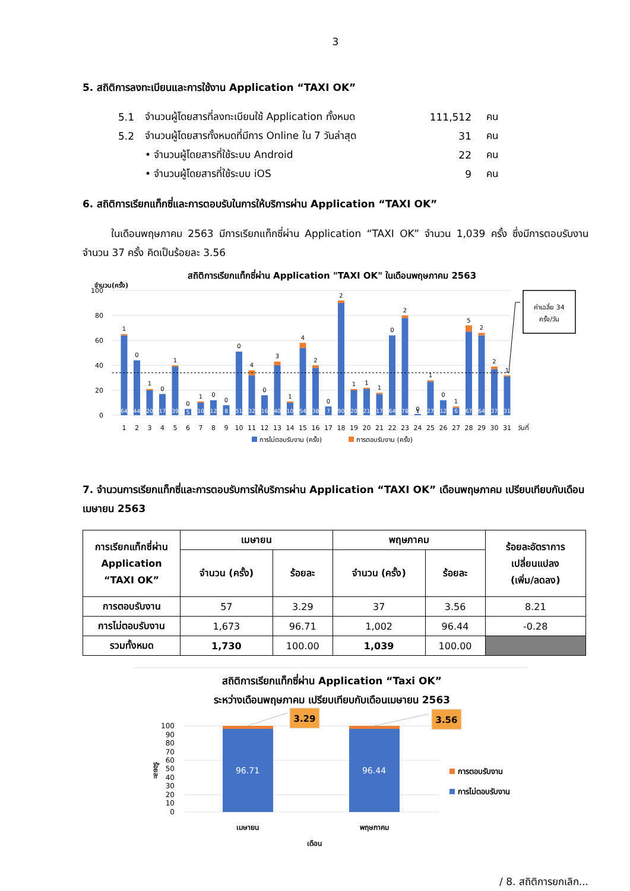3
5. สถิติการลงทะเบียนและการใช้งาน Application “TAXI OK”
5.1 จำนวนผู้โดยสารที่ลงทะเบียนใช้ Application ทั้งหมด 111,512 คน
5.2 จำนวนผู้โดยสารทั้งหมดที่มีการ Online ใน 7 วันล่าสุด 31 คน
• จำนวนผู้โดยสารที่ใช้ระบบ Android 22 คน
• จำนวนผู้โดยสารที่ใช้ระบบ iOS 9 คน
6. สถิติการเรียกแท็กซี่และการตอบรับในการให้บริการผ่าน Application “TAXI OK”
ในเดือนพฤษภาคม 2563 มีการเรียกแท็กซี่ผ่าน Application “TAXI OK” จำนวน 1,039 ครั้ง ซึ่งมีการตอบรับงาน จำนวน 37 ครั้ง คิดเป็นร้อยละ 3.56
สถิติการเรียกแท็กซี่ผ่าน Application "TAXI OK" ในเดือนพฤษภาคม 2563
จำนวน(ครั้ง)
100
80
60
40
20
0
1
0
1
0
1
0
1
0
0
0
4
0
3
1
4
2
0
2
1
1
1
0
2
0
1
0
1
5
2
2
1
64
44
20
17
39
5
10
12
8
51
32
16
40
10
54
38
7
90
20
21
17
64
78
1
27
12
6
67
64
37
31
1
2
3
4
5
6
7
8
9
10
11
12
13
14
15
16
17
18
19
20
21
22
23
24
25
26
27
28
29
30
31
วันที่
การไม่ตอบรับงาน (ครั้ง)
การตอบรับงาน (ครั้ง)
ค่าเฉลี่ย 34
ครั้ง/วัน
7. จำนวนการเรียกแท็กซี่และการตอบรับการให้บริการผ่าน Application “TAXI OK” เดือนพฤษภาคม เปรียบเทียบกับเดือนเมษายน 2563
| การเรียกแท็กซี่ผ่าน Application “TAXI OK” | เมษายน | | พฤษภาคม | | ร้อยละอัตราการ เปลี่ยนแปลง (เพิ่ม/ลดลง) |
| --- | --- | --- | --- | --- | --- |
| | จำนวน (ครั้ง) | ร้อยละ | จำนวน (ครั้ง) | ร้อยละ | |
| การตอบรับงาน | 57 | 3.29 | 37 | 3.56 | 8.21 |
| การไม่ตอบรับงาน | 1,673 | 96.71 | 1,002 | 96.44 | -0.28 |
| รวมทั้งหมด | 1,730 | 100.00 | 1,039 | 100.00 | |
สถิติการเรียกแท็กซี่ผ่าน Application “Taxi OK”
ระหว่างเดือนพฤษภาคม เปรียบเทียบกับเดือนเมษายน 2563
100
90
80
70
60
50
40
30
20
10
0
ร้อยละ
96.71
96.44
3.29
3.56
การตอบรับงาน
การไม่ตอบรับงาน
เมษายน
พฤษภาคม
เดือน
/ 8. สถิติการยกเลิก...